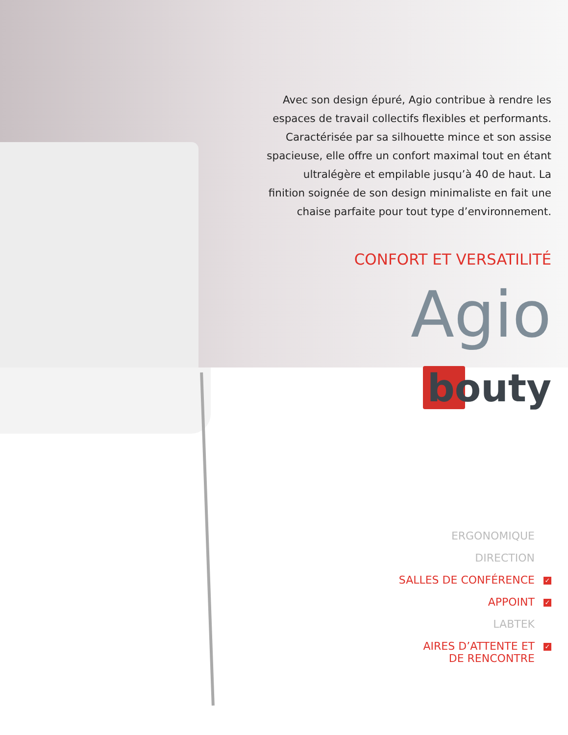Avec son design épuré, Agio contribue à rendre les espaces de travail collectifs flexibles et performants. Caractérisée par sa silhouette mince et son assise spacieuse, elle offre un confort maximal tout en étant ultralégère et empilable jusqu’à 40 de haut. La finition soignée de son design minimaliste en fait une chaise parfaite pour tout type d’environnement.
CONFORT ET VERSATILITÉ
Agio
bouty
ERGONOMIQUE
DIRECTION
SALLES DE CONFÉRENCE ✓
APPOINT ✓
LABTEK
AIRES D’ATTENTE ET ✓
DE RENCONTRE